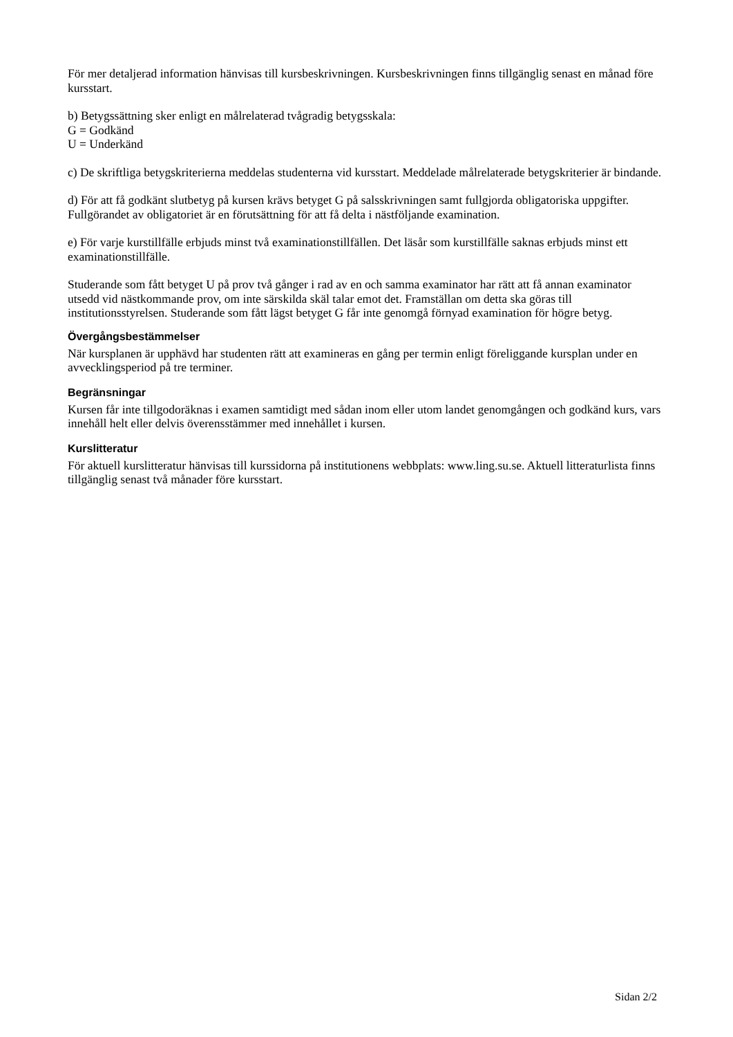För mer detaljerad information hänvisas till kursbeskrivningen. Kursbeskrivningen finns tillgänglig senast en månad före kursstart.
b) Betygssättning sker enligt en målrelaterad tvågradig betygsskala:
G = Godkänd
U = Underkänd
c) De skriftliga betygskriterierna meddelas studenterna vid kursstart. Meddelade målrelaterade betygskriterier är bindande.
d) För att få godkänt slutbetyg på kursen krävs betyget G på salsskrivningen samt fullgjorda obligatoriska uppgifter. Fullgörandet av obligatoriet är en förutsättning för att få delta i nästföljande examination.
e) För varje kurstillfälle erbjuds minst två examinationstillfällen. Det läsår som kurstillfälle saknas erbjuds minst ett examinationstillfälle.
Studerande som fått betyget U på prov två gånger i rad av en och samma examinator har rätt att få annan examinator utsedd vid nästkommande prov, om inte särskilda skäl talar emot det. Framställan om detta ska göras till institutionsstyrelsen. Studerande som fått lägst betyget G får inte genomgå förnyad examination för högre betyg.
Övergångsbestämmelser
När kursplanen är upphävd har studenten rätt att examineras en gång per termin enligt föreliggande kursplan under en avvecklingsperiod på tre terminer.
Begränsningar
Kursen får inte tillgodoräknas i examen samtidigt med sådan inom eller utom landet genomgången och godkänd kurs, vars innehåll helt eller delvis överensstämmer med innehållet i kursen.
Kurslitteratur
För aktuell kurslitteratur hänvisas till kurssidorna på institutionens webbplats: www.ling.su.se. Aktuell litteraturlista finns tillgänglig senast två månader före kursstart.
Sidan 2/2